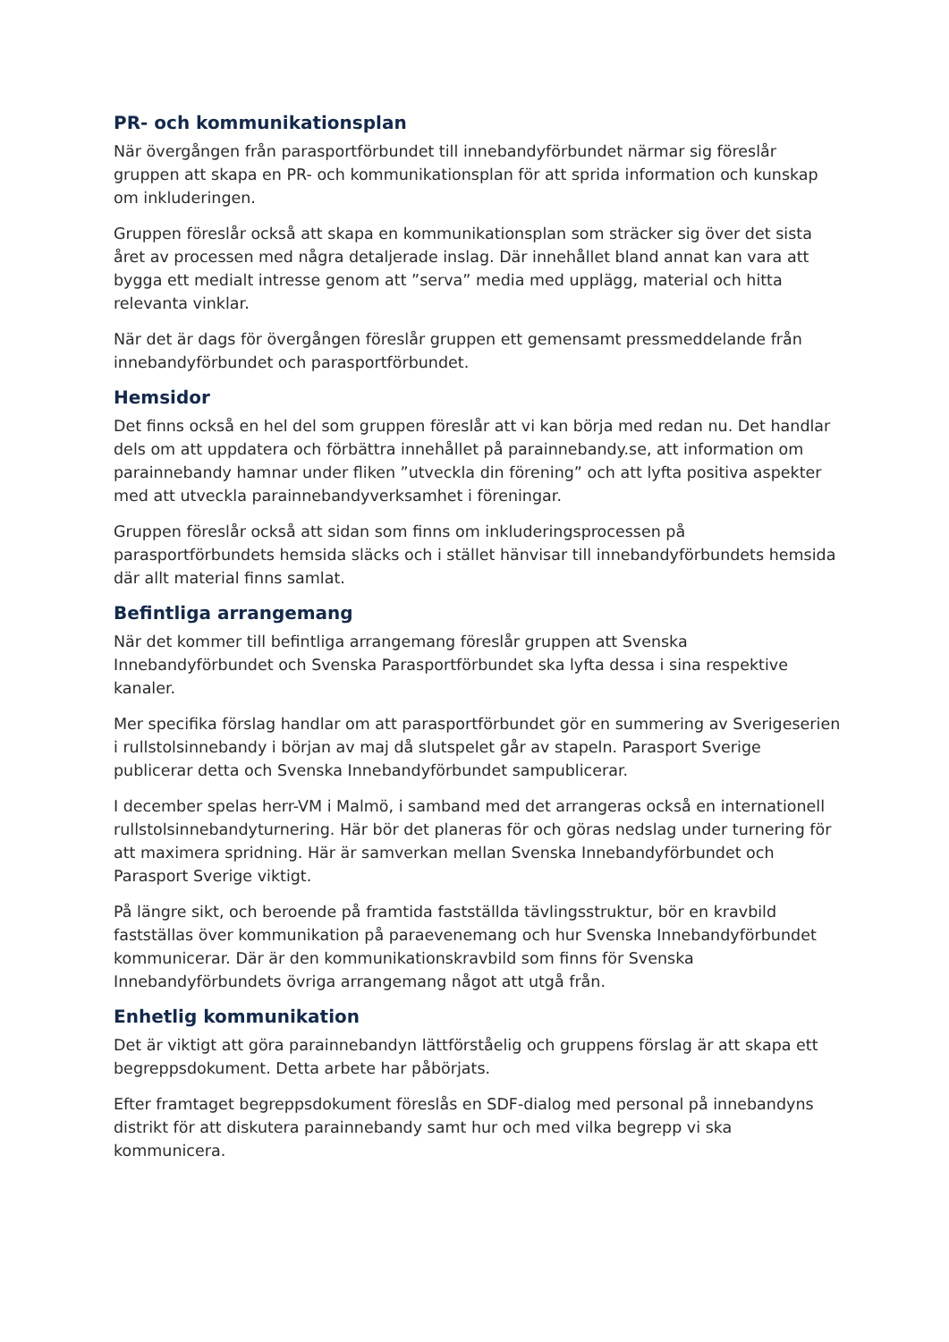PR- och kommunikationsplan
När övergången från parasportförbundet till innebandyförbundet närmar sig föreslår gruppen att skapa en PR- och kommunikationsplan för att sprida information och kunskap om inkluderingen.
Gruppen föreslår också att skapa en kommunikationsplan som sträcker sig över det sista året av processen med några detaljerade inslag. Där innehållet bland annat kan vara att bygga ett medialt intresse genom att ”serva” media med upplägg, material och hitta relevanta vinklar.
När det är dags för övergången föreslår gruppen ett gemensamt pressmeddelande från innebandyförbundet och parasportförbundet.
Hemsidor
Det finns också en hel del som gruppen föreslår att vi kan börja med redan nu. Det handlar dels om att uppdatera och förbättra innehållet på parainnebandy.se, att information om parainnebandy hamnar under fliken ”utveckla din förening” och att lyfta positiva aspekter med att utveckla parainnebandyverksamhet i föreningar.
Gruppen föreslår också att sidan som finns om inkluderingsprocessen på parasportförbundets hemsida släcks och i stället hänvisar till innebandyförbundets hemsida där allt material finns samlat.
Befintliga arrangemang
När det kommer till befintliga arrangemang föreslår gruppen att Svenska Innebandyförbundet och Svenska Parasportförbundet ska lyfta dessa i sina respektive kanaler.
Mer specifika förslag handlar om att parasportförbundet gör en summering av Sverigeserien i rullstolsinnebandy i början av maj då slutspelet går av stapeln. Parasport Sverige publicerar detta och Svenska Innebandyförbundet sampublicerar.
I december spelas herr-VM i Malmö, i samband med det arrangeras också en internationell rullstolsinnebandyturnering. Här bör det planeras för och göras nedslag under turnering för att maximera spridning. Här är samverkan mellan Svenska Innebandyförbundet och Parasport Sverige viktigt.
På längre sikt, och beroende på framtida fastställda tävlingsstruktur, bör en kravbild fastställas över kommunikation på paraevenemang och hur Svenska Innebandyförbundet kommunicerar. Där är den kommunikationskravbild som finns för Svenska Innebandyförbundets övriga arrangemang något att utgå från.
Enhetlig kommunikation
Det är viktigt att göra parainnebandyn lättförståelig och gruppens förslag är att skapa ett begreppsdokument. Detta arbete har påbörjats.
Efter framtaget begreppsdokument föreslås en SDF-dialog med personal på innebandyns distrikt för att diskutera parainnebandy samt hur och med vilka begrepp vi ska kommunicera.